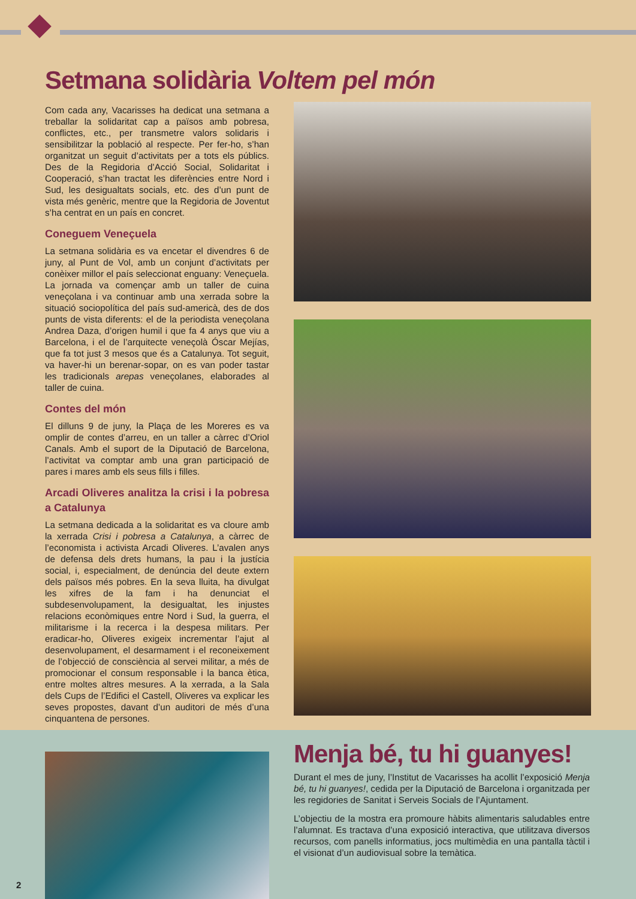Setmana solidària Voltem pel món
Com cada any, Vacarisses ha dedicat una setmana a treballar la solidaritat cap a països amb pobresa, conflictes, etc., per transmetre valors solidaris i sensibilitzar la població al respecte. Per fer-ho, s’han organitzat un seguit d’activitats per a tots els públics. Des de la Regidoria d’Acció Social, Solidaritat i Cooperació, s’han tractat les diferències entre Nord i Sud, les desigualtats socials, etc. des d’un punt de vista més genèric, mentre que la Regidoria de Joventut s’ha centrat en un país en concret.
Coneguem Veneçuela
La setmana solidària es va encetar el divendres 6 de juny, al Punt de Vol, amb un conjunt d’activitats per conèixer millor el país seleccionat enguany: Veneçuela. La jornada va començar amb un taller de cuina veneçolana i va continuar amb una xerrada sobre la situació sociopolítica del país sud-americà, des de dos punts de vista diferents: el de la periodista veneçolana Andrea Daza, d’origen humil i que fa 4 anys que viu a Barcelona, i el de l’arquitecte veneçolà Óscar Mejías, que fa tot just 3 mesos que és a Catalunya. Tot seguit, va haver-hi un berenar-sopar, on es van poder tastar les tradicionals arepas veneçolanes, elaborades al taller de cuina.
Contes del món
El dilluns 9 de juny, la Plaça de les Moreres es va omplir de contes d’arreu, en un taller a càrrec d’Oriol Canals. Amb el suport de la Diputació de Barcelona, l’activitat va comptar amb una gran participació de pares i mares amb els seus fills i filles.
Arcadi Oliveres analitza la crisi i la pobresa a Catalunya
La setmana dedicada a la solidaritat es va cloure amb la xerrada Crisi i pobresa a Catalunya, a càrrec de l’economista i activista Arcadi Oliveres. L’avalen anys de defensa dels drets humans, la pau i la justícia social, i, especialment, de denúncia del deute extern dels països més pobres. En la seva lluita, ha divulgat les xifres de la fam i ha denunciat el subdesenvolupament, la desigualtat, les injustes relacions econòmiques entre Nord i Sud, la guerra, el militarisme i la recerca i la despesa militars. Per eradicar-ho, Oliveres exigeix incrementar l’ajut al desenvolupament, el desarmament i el reconeixement de l’objecció de consciència al servei militar, a més de promocionar el consum responsable i la banca ètica, entre moltes altres mesures. A la xerrada, a la Sala dels Cups de l’Edifici el Castell, Oliveres va explicar les seves propostes, davant d’un auditori de més d’una cinquantena de persones.
Menja bé, tu hi guanyes!
Durant el mes de juny, l’Institut de Vacarisses ha acollit l’exposició Menja bé, tu hi guanyes!, cedida per la Diputació de Barcelona i organitzada per les regidories de Sanitat i Serveis Socials de l’Ajuntament.
L’objectiu de la mostra era promoure hàbits alimentaris saludables entre l’alumnat. Es tractava d’una exposició interactiva, que utilitzava diversos recursos, com panells informatius, jocs multimèdia en una pantalla tàctil i el visionat d’un audiovisual sobre la temàtica.
2